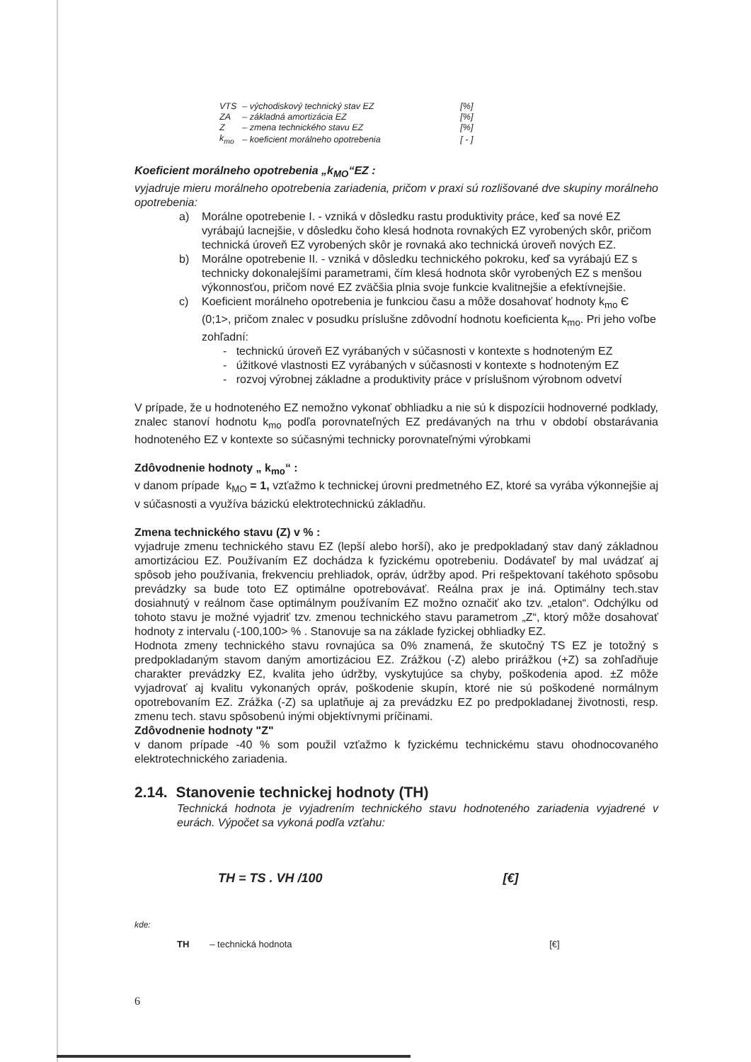| VTS | – východiskový technický stav EZ | [%] |
| ZA | – základná amortizácia EZ | [%] |
| Z | – zmena technického stavu EZ | [%] |
| k<sub>mo</sub> | – koeficient morálneho opotrebenia | [ - ] |
Koeficient morálneho opotrebenia „k<sub>MO</sub>“EZ :
vyjadruje mieru morálneho opotrebenia zariadenia, pričom v praxi sú rozlišované dve skupiny morálneho opotrebenia:
a) Morálne opotrebenie I. - vzniká v dôsledku rastu produktivity práce, keď sa nové EZ vyrábajú lacnejšie, v dôsledku čoho klesá hodnota rovnakých EZ vyrobených skôr, pričom technická úroveň EZ vyrobených skôr je rovnaká ako technická úroveň nových EZ.
b) Morálne opotrebenie II. - vzniká v dôsledku technického pokroku, keď sa vyrábajú EZ s technicky dokonalejšími parametrami, čím klesá hodnota skôr vyrobených EZ s menšou výkonnosťou, pričom nové EZ zväčšia plnia svoje funkcie kvalitnejšie a efektívnejšie.
c) Koeficient morálneho opotrebenia je funkciou času a môže dosahovať hodnoty k<sub>mo</sub> Є (0;1>, pričom znalec v posudku príslušne zdôvodní hodnotu koeficienta k<sub>mo</sub>. Pri jeho voľbe zohľadní:
- technickú úroveň EZ vyrábaných v súčasnosti v kontexte s hodnoteným EZ
- úžitkové vlastnosti EZ vyrábaných v súčasnosti v kontexte s hodnoteným EZ
- rozvoj výrobnej základne a produktivity práce v príslušnom výrobnom odvetví
V prípade, že u hodnoteného EZ nemožno vykonať obhliadku a nie sú k dispozícii hodnoverné podklady, znalec stanoví hodnotu k<sub>mo</sub> podľa porovnateľných EZ predávaných na trhu v období obstarávania hodnoteného EZ v kontexte so súčasnými technicky porovnateľnými výrobkami
Zdôvodnenie hodnoty „ k<sub>mo</sub>“ :
v danom prípade k<sub>MO</sub> = 1, vzťažmo k technickej úrovni predmetného EZ, ktoré sa vyrába výkonnejšie aj v súčasnosti a využíva bázickú elektrotechnickú základňu.
Zmena technického stavu (Z) v % :
vyjadruje zmenu technického stavu EZ (lepší alebo horší), ako je predpokladaný stav daný základnou amortizáciou EZ. Používaním EZ dochádza k fyzickému opotrebeniu. Dodávateľ by mal uvádzať aj spôsob jeho používania, frekvenciu prehliadok, opráv, údržby apod. Pri rešpektovaní takéhoto spôsobu prevádzky sa bude toto EZ optimálne opotrebovávať. Reálna prax je iná. Optimálny tech.stav dosiahnutý v reálnom čase optimálnym používaním EZ možno označiť ako tzv. „etalon“. Odchýlku od tohoto stavu je možné vyjadriť tzv. zmenou technického stavu parametrom „Z“, ktorý môže dosahovať hodnoty z intervalu (-100,100> % . Stanovuje sa na základe fyzickej obhliadky EZ.
Hodnota zmeny technického stavu rovnajúca sa 0% znamená, že skutočný TS EZ je totožný s predpokladaným stavom daným amortizáciou EZ. Zrážkou (-Z) alebo prirážkou (+Z) sa zohľadňuje charakter prevádzky EZ, kvalita jeho údržby, vyskytujúce sa chyby, poškodenia apod. ±Z môže vyjadrovať aj kvalitu vykonaných opráv, poškodenie skupín, ktoré nie sú poškodené normálnym opotrebovaním EZ. Zrážka (-Z) sa uplatňuje aj za prevádzku EZ po predpokladanej životnosti, resp. zmenu tech. stavu spôsobenú inými objektívnymi príčinami.
Zdôvodnenie hodnoty "Z"
v danom prípade -40 % som použil vzťažmo k fyzickému technickému stavu ohodnocovaného elektrotechnického zariadenia.
2.14. Stanovenie technickej hodnoty (TH)
Technická hodnota je vyjadrením technického stavu hodnoteného zariadenia vyjadrené v eurách. Výpočet sa vykoná podľa vzťahu:
TH = TS . VH /100 [€]
kde:
TH – technická hodnota [€]
6